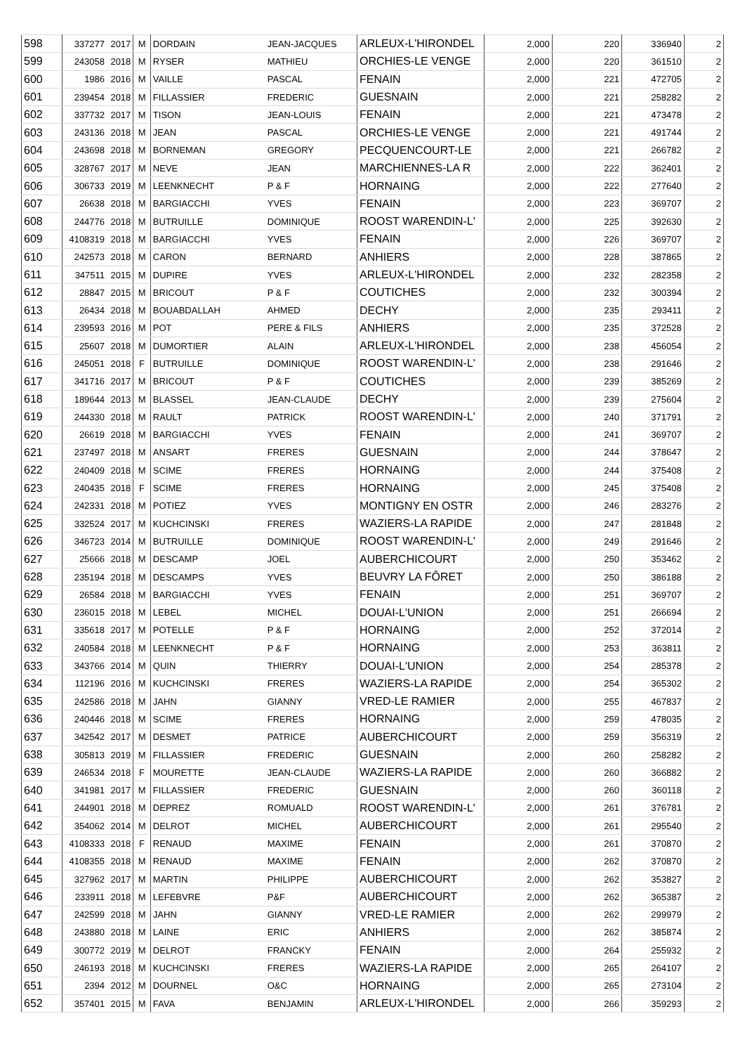| 598 | 337277 | 2017 | M | DORDAIN | JEAN-JACQUES | ARLEUX-L'HIRONDEL | 2,000 | 220 | 336940 | 2 |
| 599 | 243058 | 2018 | M | RYSER | MATHIEU | ORCHIES-LE VENGE | 2,000 | 220 | 361510 | 2 |
| 600 | 1986 | 2016 | M | VAILLE | PASCAL | FENAIN | 2,000 | 221 | 472705 | 2 |
| 601 | 239454 | 2018 | M | FILLASSIER | FREDERIC | GUESNAIN | 2,000 | 221 | 258282 | 2 |
| 602 | 337732 | 2017 | M | TISON | JEAN-LOUIS | FENAIN | 2,000 | 221 | 473478 | 2 |
| 603 | 243136 | 2018 | M | JEAN | PASCAL | ORCHIES-LE VENGE | 2,000 | 221 | 491744 | 2 |
| 604 | 243698 | 2018 | M | BORNEMAN | GREGORY | PECQUENCOURT-LE | 2,000 | 221 | 266782 | 2 |
| 605 | 328767 | 2017 | M | NEVE | JEAN | MARCHIENNES-LA R | 2,000 | 222 | 362401 | 2 |
| 606 | 306733 | 2019 | M | LEENKNECHT | P & F | HORNAING | 2,000 | 222 | 277640 | 2 |
| 607 | 26638 | 2018 | M | BARGIACCHI | YVES | FENAIN | 2,000 | 223 | 369707 | 2 |
| 608 | 244776 | 2018 | M | BUTRUILLE | DOMINIQUE | ROOST WARENDIN-L' | 2,000 | 225 | 392630 | 2 |
| 609 | 4108319 | 2018 | M | BARGIACCHI | YVES | FENAIN | 2,000 | 226 | 369707 | 2 |
| 610 | 242573 | 2018 | M | CARON | BERNARD | ANHIERS | 2,000 | 228 | 387865 | 2 |
| 611 | 347511 | 2015 | M | DUPIRE | YVES | ARLEUX-L'HIRONDEL | 2,000 | 232 | 282358 | 2 |
| 612 | 28847 | 2015 | M | BRICOUT | P & F | COUTICHES | 2,000 | 232 | 300394 | 2 |
| 613 | 26434 | 2018 | M | BOUABDALLAH | AHMED | DECHY | 2,000 | 235 | 293411 | 2 |
| 614 | 239593 | 2016 | M | POT | PERE & FILS | ANHIERS | 2,000 | 235 | 372528 | 2 |
| 615 | 25607 | 2018 | M | DUMORTIER | ALAIN | ARLEUX-L'HIRONDEL | 2,000 | 238 | 456054 | 2 |
| 616 | 245051 | 2018 | F | BUTRUILLE | DOMINIQUE | ROOST WARENDIN-L' | 2,000 | 238 | 291646 | 2 |
| 617 | 341716 | 2017 | M | BRICOUT | P & F | COUTICHES | 2,000 | 239 | 385269 | 2 |
| 618 | 189644 | 2013 | M | BLASSEL | JEAN-CLAUDE | DECHY | 2,000 | 239 | 275604 | 2 |
| 619 | 244330 | 2018 | M | RAULT | PATRICK | ROOST WARENDIN-L' | 2,000 | 240 | 371791 | 2 |
| 620 | 26619 | 2018 | M | BARGIACCHI | YVES | FENAIN | 2,000 | 241 | 369707 | 2 |
| 621 | 237497 | 2018 | M | ANSART | FRERES | GUESNAIN | 2,000 | 244 | 378647 | 2 |
| 622 | 240409 | 2018 | M | SCIME | FRERES | HORNAING | 2,000 | 244 | 375408 | 2 |
| 623 | 240435 | 2018 | F | SCIME | FRERES | HORNAING | 2,000 | 245 | 375408 | 2 |
| 624 | 242331 | 2018 | M | POTIEZ | YVES | MONTIGNY EN OSTR | 2,000 | 246 | 283276 | 2 |
| 625 | 332524 | 2017 | M | KUCHCINSKI | FRERES | WAZIERS-LA RAPIDE | 2,000 | 247 | 281848 | 2 |
| 626 | 346723 | 2014 | M | BUTRUILLE | DOMINIQUE | ROOST WARENDIN-L' | 2,000 | 249 | 291646 | 2 |
| 627 | 25666 | 2018 | M | DESCAMP | JOEL | AUBERCHICOURT | 2,000 | 250 | 353462 | 2 |
| 628 | 235194 | 2018 | M | DESCAMPS | YVES | BEUVRY LA FÔRET | 2,000 | 250 | 386188 | 2 |
| 629 | 26584 | 2018 | M | BARGIACCHI | YVES | FENAIN | 2,000 | 251 | 369707 | 2 |
| 630 | 236015 | 2018 | M | LEBEL | MICHEL | DOUAI-L'UNION | 2,000 | 251 | 266694 | 2 |
| 631 | 335618 | 2017 | M | POTELLE | P & F | HORNAING | 2,000 | 252 | 372014 | 2 |
| 632 | 240584 | 2018 | M | LEENKNECHT | P & F | HORNAING | 2,000 | 253 | 363811 | 2 |
| 633 | 343766 | 2014 | M | QUIN | THIERRY | DOUAI-L'UNION | 2,000 | 254 | 285378 | 2 |
| 634 | 112196 | 2016 | M | KUCHCINSKI | FRERES | WAZIERS-LA RAPIDE | 2,000 | 254 | 365302 | 2 |
| 635 | 242586 | 2018 | M | JAHN | GIANNY | VRED-LE RAMIER | 2,000 | 255 | 467837 | 2 |
| 636 | 240446 | 2018 | M | SCIME | FRERES | HORNAING | 2,000 | 259 | 478035 | 2 |
| 637 | 342542 | 2017 | M | DESMET | PATRICE | AUBERCHICOURT | 2,000 | 259 | 356319 | 2 |
| 638 | 305813 | 2019 | M | FILLASSIER | FREDERIC | GUESNAIN | 2,000 | 260 | 258282 | 2 |
| 639 | 246534 | 2018 | F | MOURETTE | JEAN-CLAUDE | WAZIERS-LA RAPIDE | 2,000 | 260 | 366882 | 2 |
| 640 | 341981 | 2017 | M | FILLASSIER | FREDERIC | GUESNAIN | 2,000 | 260 | 360118 | 2 |
| 641 | 244901 | 2018 | M | DEPREZ | ROMUALD | ROOST WARENDIN-L' | 2,000 | 261 | 376781 | 2 |
| 642 | 354062 | 2014 | M | DELROT | MICHEL | AUBERCHICOURT | 2,000 | 261 | 295540 | 2 |
| 643 | 4108333 | 2018 | F | RENAUD | MAXIME | FENAIN | 2,000 | 261 | 370870 | 2 |
| 644 | 4108355 | 2018 | M | RENAUD | MAXIME | FENAIN | 2,000 | 262 | 370870 | 2 |
| 645 | 327962 | 2017 | M | MARTIN | PHILIPPE | AUBERCHICOURT | 2,000 | 262 | 353827 | 2 |
| 646 | 233911 | 2018 | M | LEFEBVRE | P&F | AUBERCHICOURT | 2,000 | 262 | 365387 | 2 |
| 647 | 242599 | 2018 | M | JAHN | GIANNY | VRED-LE RAMIER | 2,000 | 262 | 299979 | 2 |
| 648 | 243880 | 2018 | M | LAINE | ERIC | ANHIERS | 2,000 | 262 | 385874 | 2 |
| 649 | 300772 | 2019 | M | DELROT | FRANCKY | FENAIN | 2,000 | 264 | 255932 | 2 |
| 650 | 246193 | 2018 | M | KUCHCINSKI | FRERES | WAZIERS-LA RAPIDE | 2,000 | 265 | 264107 | 2 |
| 651 | 2394 | 2012 | M | DOURNEL | O&C | HORNAING | 2,000 | 265 | 273104 | 2 |
| 652 | 357401 | 2015 | M | FAVA | BENJAMIN | ARLEUX-L'HIRONDEL | 2,000 | 266 | 359293 | 2 |